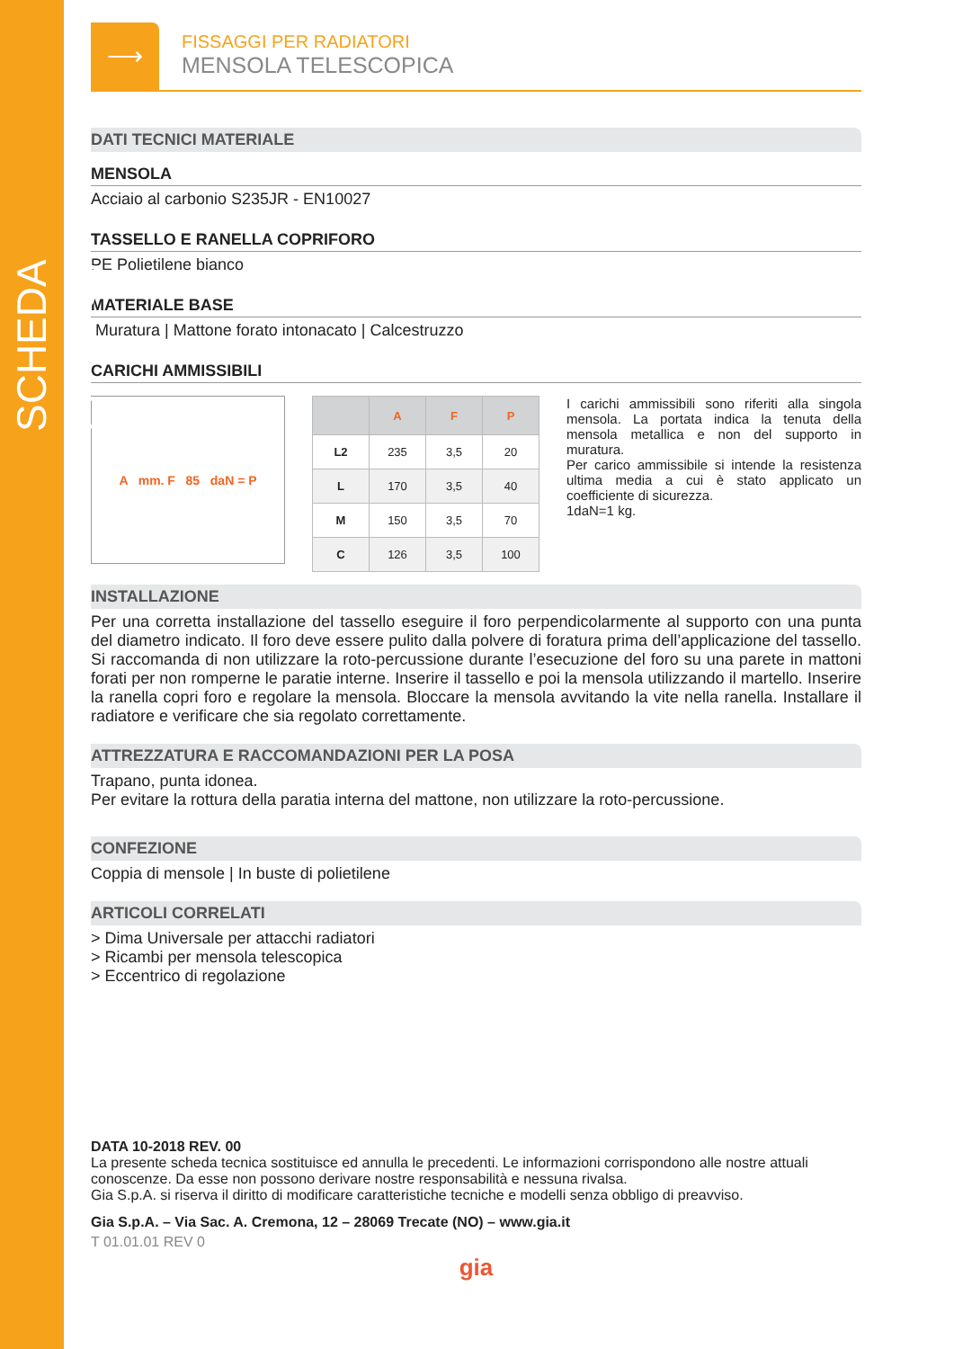SCHEDA PRODOTTO
⟶
FISSAGGI PER RADIATORI
MENSOLA TELESCOPICA
DATI TECNICI MATERIALE
MENSOLA
Acciaio al carbonio S235JR - EN10027
TASSELLO E RANELLA COPRIFORO
PE Polietilene bianco
MATERIALE BASE
Muratura | Mattone forato intonacato | Calcestruzzo
CARICHI AMMISSIBILI
A mm. F 85 daN = P
| | A | F | P |
| --- | --- | --- | --- |
| L2 | 235 | 3,5 | 20 |
| L | 170 | 3,5 | 40 |
| M | 150 | 3,5 | 70 |
| C | 126 | 3,5 | 100 |
I carichi ammissibili sono riferiti alla singola mensola. La portata indica la tenuta della mensola metallica e non del supporto in muratura.
Per carico ammissibile si intende la resistenza ultima media a cui è stato applicato un coefficiente di sicurezza.
1daN=1 kg.
INSTALLAZIONE
Per una corretta installazione del tassello eseguire il foro perpendicolarmente al supporto con una punta del diametro indicato. Il foro deve essere pulito dalla polvere di foratura prima dell’applicazione del tassello. Si raccomanda di non utilizzare la roto-percussione durante l’esecuzione del foro su una parete in mattoni forati per non romperne le paratie interne. Inserire il tassello e poi la mensola utilizzando il martello. Inserire la ranella copri foro e regolare la mensola. Bloccare la mensola avvitando la vite nella ranella. Installare il radiatore e verificare che sia regolato correttamente.
ATTREZZATURA E RACCOMANDAZIONI PER LA POSA
Trapano, punta idonea.
Per evitare la rottura della paratia interna del mattone, non utilizzare la roto-percussione.
CONFEZIONE
Coppia di mensole | In buste di polietilene
ARTICOLI CORRELATI
> Dima Universale per attacchi radiatori
> Ricambi per mensola telescopica
> Eccentrico di regolazione
DATA 10-2018 REV. 00
La presente scheda tecnica sostituisce ed annulla le precedenti. Le informazioni corrispondono alle nostre attuali conoscenze. Da esse non possono derivare nostre responsabilità e nessuna rivalsa.
Gia S.p.A. si riserva il diritto di modificare caratteristiche tecniche e modelli senza obbligo di preavviso.
Gia S.p.A. – Via Sac. A. Cremona, 12 – 28069 Trecate (NO) – www.gia.it
T 01.01.01 REV 0
gia